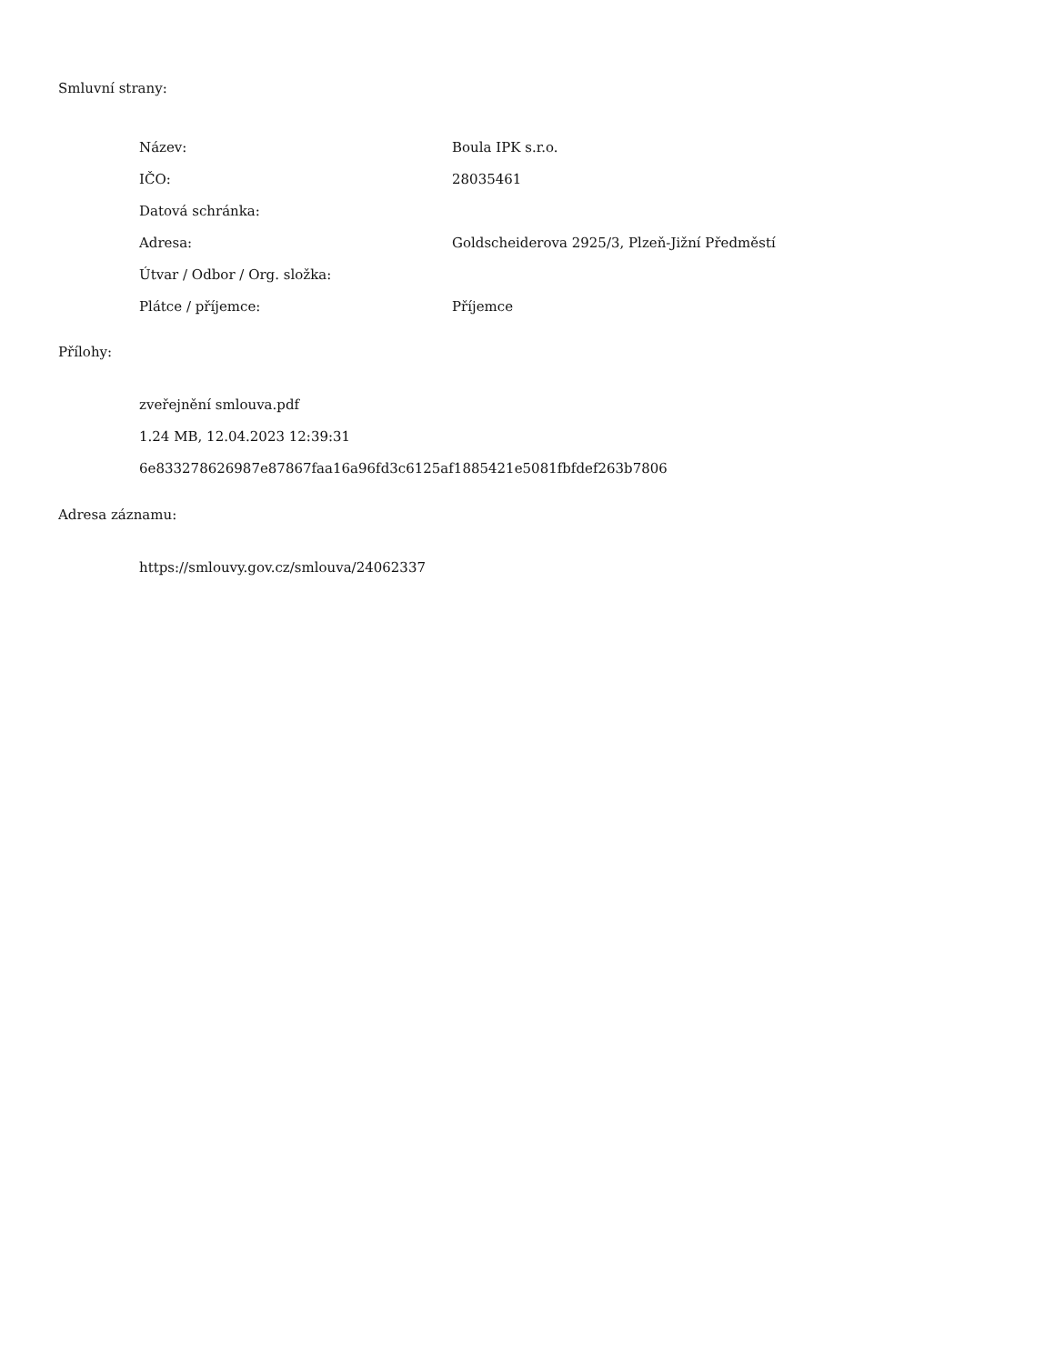Smluvní strany:
| Název: | Boula IPK s.r.o. |
| IČO: | 28035461 |
| Datová schránka: | |
| Adresa: | Goldscheiderova 2925/3, Plzeň-Jižní Předměstí |
| Útvar / Odbor / Org. složka: | |
| Plátce / příjemce: | Příjemce |
Přílohy:
zveřejnění smlouva.pdf
1.24 MB, 12.04.2023 12:39:31
6e833278626987e87867faa16a96fd3c6125af1885421e5081fbfdef263b7806
Adresa záznamu:
https://smlouvy.gov.cz/smlouva/24062337